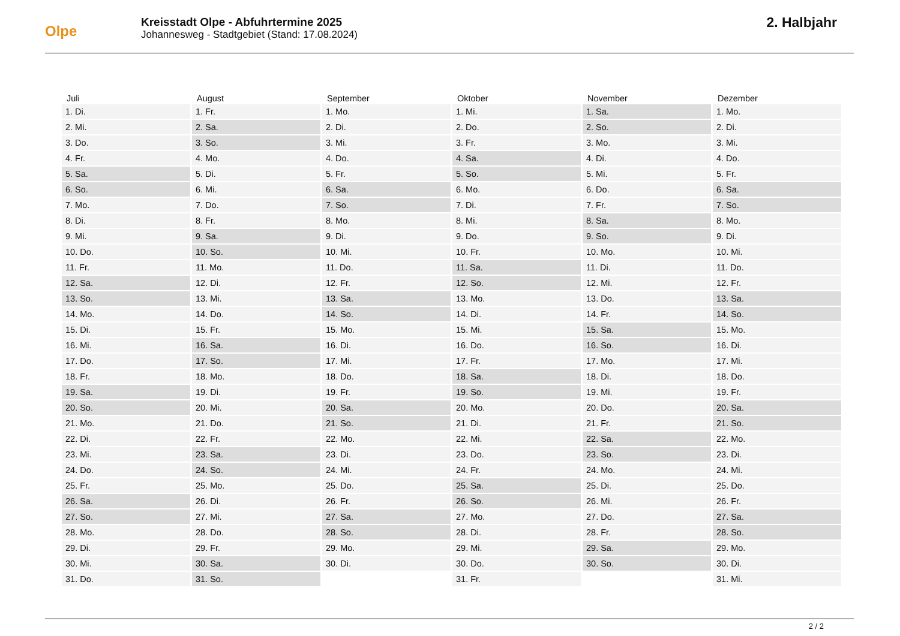Olpe
Kreisstadt Olpe - Abfuhrtermine 2025
Johannesweg - Stadtgebiet (Stand: 17.08.2024)
2. Halbjahr
| Juli | August | September | Oktober | November | Dezember |
| --- | --- | --- | --- | --- | --- |
| 1. Di. | 1. Fr. | 1. Mo. | 1. Mi. | 1. Sa. | 1. Mo. |
| 2. Mi. | 2. Sa. | 2. Di. | 2. Do. | 2. So. | 2. Di. |
| 3. Do. | 3. So. | 3. Mi. | 3. Fr. | 3. Mo. | 3. Mi. |
| 4. Fr. | 4. Mo. | 4. Do. | 4. Sa. | 4. Di. | 4. Do. |
| 5. Sa. | 5. Di. | 5. Fr. | 5. So. | 5. Mi. | 5. Fr. |
| 6. So. | 6. Mi. | 6. Sa. | 6. Mo. | 6. Do. | 6. Sa. |
| 7. Mo. | 7. Do. | 7. So. | 7. Di. | 7. Fr. | 7. So. |
| 8. Di. | 8. Fr. | 8. Mo. | 8. Mi. | 8. Sa. | 8. Mo. |
| 9. Mi. | 9. Sa. | 9. Di. | 9. Do. | 9. So. | 9. Di. |
| 10. Do. | 10. So. | 10. Mi. | 10. Fr. | 10. Mo. | 10. Mi. |
| 11. Fr. | 11. Mo. | 11. Do. | 11. Sa. | 11. Di. | 11. Do. |
| 12. Sa. | 12. Di. | 12. Fr. | 12. So. | 12. Mi. | 12. Fr. |
| 13. So. | 13. Mi. | 13. Sa. | 13. Mo. | 13. Do. | 13. Sa. |
| 14. Mo. | 14. Do. | 14. So. | 14. Di. | 14. Fr. | 14. So. |
| 15. Di. | 15. Fr. | 15. Mo. | 15. Mi. | 15. Sa. | 15. Mo. |
| 16. Mi. | 16. Sa. | 16. Di. | 16. Do. | 16. So. | 16. Di. |
| 17. Do. | 17. So. | 17. Mi. | 17. Fr. | 17. Mo. | 17. Mi. |
| 18. Fr. | 18. Mo. | 18. Do. | 18. Sa. | 18. Di. | 18. Do. |
| 19. Sa. | 19. Di. | 19. Fr. | 19. So. | 19. Mi. | 19. Fr. |
| 20. So. | 20. Mi. | 20. Sa. | 20. Mo. | 20. Do. | 20. Sa. |
| 21. Mo. | 21. Do. | 21. So. | 21. Di. | 21. Fr. | 21. So. |
| 22. Di. | 22. Fr. | 22. Mo. | 22. Mi. | 22. Sa. | 22. Mo. |
| 23. Mi. | 23. Sa. | 23. Di. | 23. Do. | 23. So. | 23. Di. |
| 24. Do. | 24. So. | 24. Mi. | 24. Fr. | 24. Mo. | 24. Mi. |
| 25. Fr. | 25. Mo. | 25. Do. | 25. Sa. | 25. Di. | 25. Do. |
| 26. Sa. | 26. Di. | 26. Fr. | 26. So. | 26. Mi. | 26. Fr. |
| 27. So. | 27. Mi. | 27. Sa. | 27. Mo. | 27. Do. | 27. Sa. |
| 28. Mo. | 28. Do. | 28. So. | 28. Di. | 28. Fr. | 28. So. |
| 29. Di. | 29. Fr. | 29. Mo. | 29. Mi. | 29. Sa. | 29. Mo. |
| 30. Mi. | 30. Sa. | 30. Di. | 30. Do. | 30. So. | 30. Di. |
| 31. Do. | 31. So. | | 31. Fr. | | 31. Mi. |
2 / 2